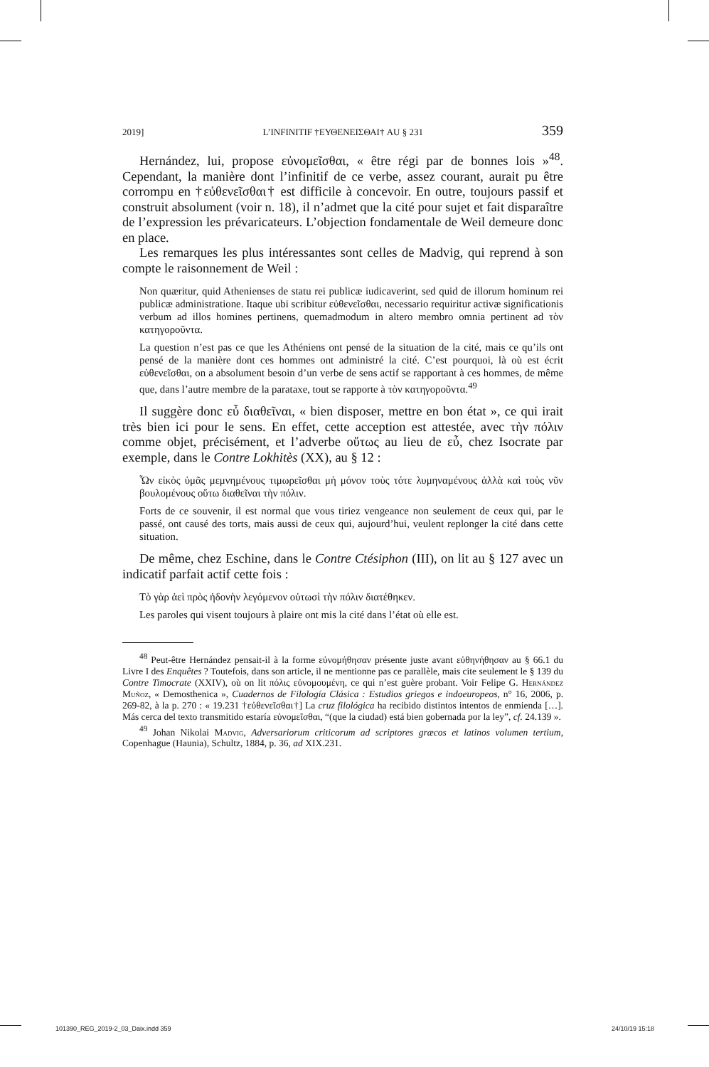2019] L’INFINITIF †ΕΥΘΕΝΕΙΣΘΑΙ† AU § 231 359
Hernández, lui, propose εὐνομεῖσθαι, « être régi par de bonnes lois »<sup>48</sup>. Cependant, la manière dont l’infinitif de ce verbe, assez courant, aurait pu être corrompu en †εὐθενεῖσθαι† est difficile à concevoir. En outre, toujours passif et construit absolument (voir n. 18), il n’admet que la cité pour sujet et fait disparaître de l’expression les prévaricateurs. L’objection fondamentale de Weil demeure donc en place.
Les remarques les plus intéressantes sont celles de Madvig, qui reprend à son compte le raisonnement de Weil :
Non quæritur, quid Athenienses de statu rei publicæ iudicaverint, sed quid de illorum hominum rei publicæ administratione. Itaque ubi scribitur εὐθενεῖσθαι, necessario requiritur activæ significationis verbum ad illos homines pertinens, quemadmodum in altero membro omnia pertinent ad τὸν κατηγοροῦντα.
La question n’est pas ce que les Athéniens ont pensé de la situation de la cité, mais ce qu’ils ont pensé de la manière dont ces hommes ont administré la cité. C’est pourquoi, là où est écrit εὐθενεῖσθαι, on a absolument besoin d’un verbe de sens actif se rapportant à ces hommes, de même que, dans l’autre membre de la parataxe, tout se rapporte à τὸν κατηγοροῦντα.<sup>49</sup>
Il suggère donc εὖ διαθεῖναι, « bien disposer, mettre en bon état », ce qui irait très bien ici pour le sens. En effet, cette acception est attestée, avec τὴν πόλιν comme objet, précisément, et l’adverbe οὕτως au lieu de εὖ, chez Isocrate par exemple, dans le Contre Lokhitès (XX), au § 12 :
Ὧν εἰκὸς ὑμᾶς μεμνημένους τιμωρεῖσθαι μὴ μόνον τοὺς τότε λυμηναμένους ἀλλὰ καὶ τοὺς νῦν βουλομένους οὕτω διαθεῖναι τὴν πόλιν.
Forts de ce souvenir, il est normal que vous tiriez vengeance non seulement de ceux qui, par le passé, ont causé des torts, mais aussi de ceux qui, aujourd’hui, veulent replonger la cité dans cette situation.
De même, chez Eschine, dans le Contre Ctésiphon (III), on lit au § 127 avec un indicatif parfait actif cette fois :
Τὸ γὰρ ἀεὶ πρὸς ἡδονὴν λεγόμενον οὑτωσὶ τὴν πόλιν διατέθηκεν.
Les paroles qui visent toujours à plaire ont mis la cité dans l’état où elle est.
<sup>48</sup> Peut-être Hernández pensait-il à la forme εὐνομήθησαν présente juste avant εὐθηνήθησαν au § 66.1 du Livre I des Enquêtes ? Toutefois, dans son article, il ne mentionne pas ce parallèle, mais cite seulement le § 139 du Contre Timocrate (XXIV), où on lit πόλις εὐνομουμένη, ce qui n’est guère probant. Voir Felipe G. Hernández Muñoz, « Demosthenica », Cuadernos de Filología Clásica : Estudios griegos e indoeuropeos, n° 16, 2006, p. 269-82, à la p. 270 : « 19.231 †εὐθενεῖσθαι†] La cruz filológica ha recibido distintos intentos de enmienda […]. Más cerca del texto transmitido estaría εὐνομεῖσθαι, “(que la ciudad) está bien gobernada por la ley”, cf. 24.139 ».
<sup>49</sup> Johan Nikolai Madvig, Adversariorum criticorum ad scriptores græcos et latinos volumen tertium, Copenhague (Haunia), Schultz, 1884, p. 36, ad XIX.231.
101390_REG_2019-2_03_Daix.indd 359
24/10/19 15:18